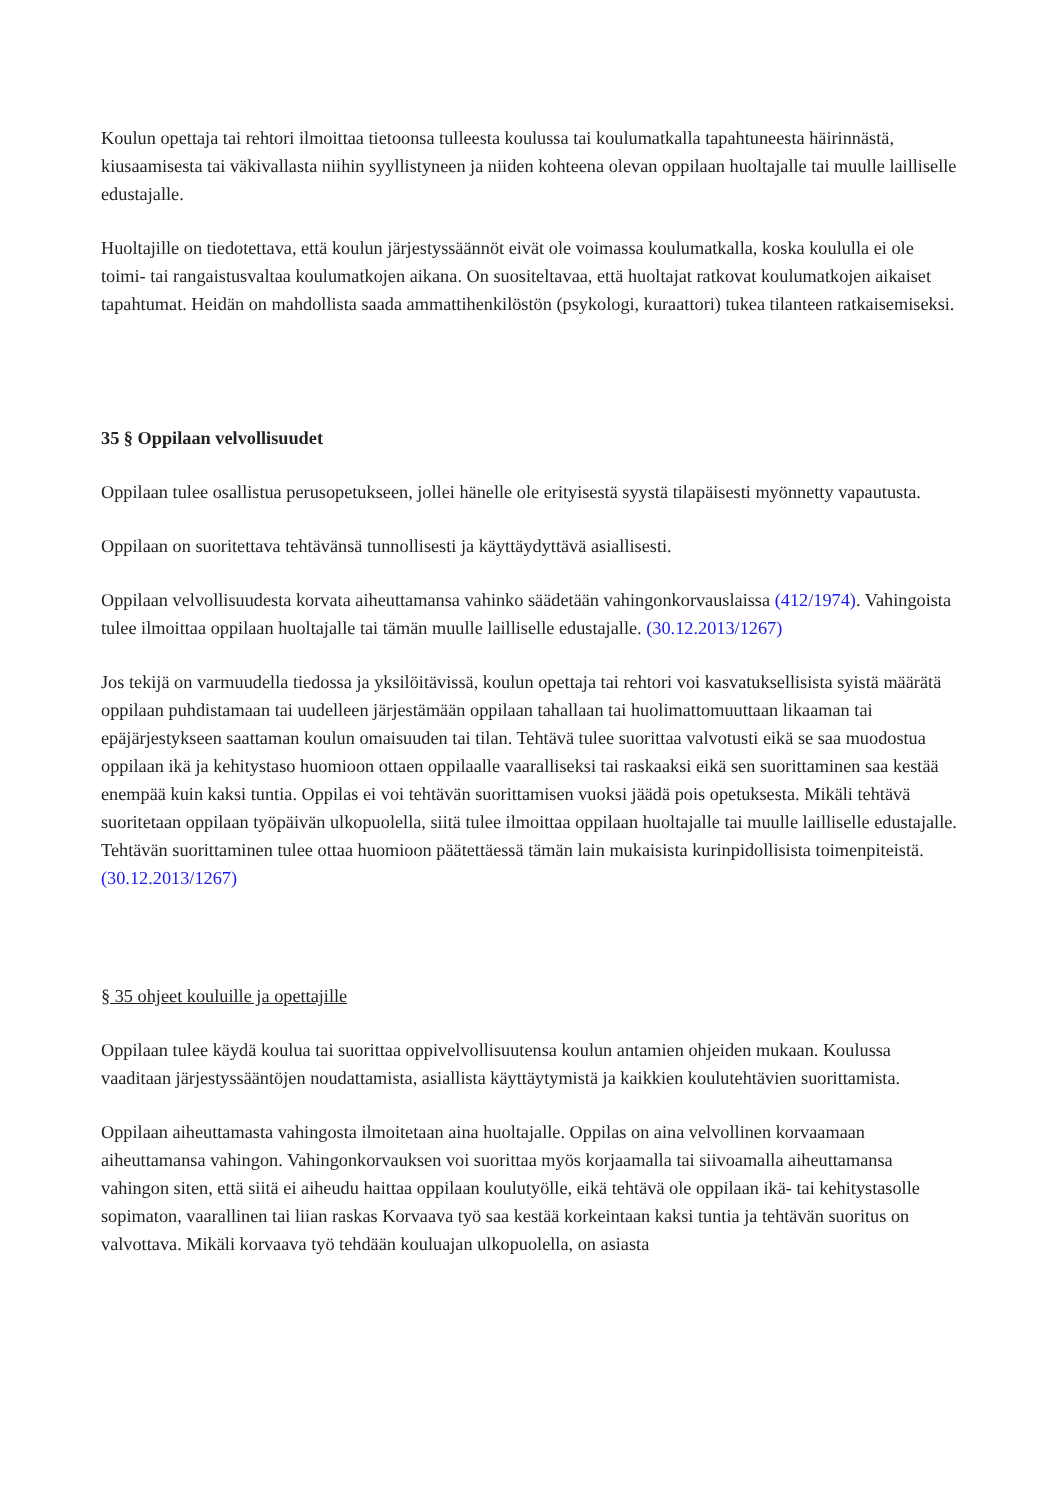Koulun opettaja tai rehtori ilmoittaa tietoonsa tulleesta koulussa tai koulumatkalla tapahtuneesta häirinnästä, kiusaamisesta tai väkivallasta niihin syyllistyneen ja niiden kohteena olevan oppilaan huoltajalle tai muulle lailliselle edustajalle.
Huoltajille on tiedotettava, että koulun järjestyssäännöt eivät ole voimassa koulumatkalla, koska koululla ei ole toimi- tai rangaistusvaltaa koulumatkojen aikana. On suositeltavaa, että huoltajat ratkovat koulumatkojen aikaiset tapahtumat. Heidän on mahdollista saada ammattihenkilöstön (psykologi, kuraattori) tukea tilanteen ratkaisemiseksi.
35 § Oppilaan velvollisuudet
Oppilaan tulee osallistua perusopetukseen, jollei hänelle ole erityisestä syystä tilapäisesti myönnetty vapautusta.
Oppilaan on suoritettava tehtävänsä tunnollisesti ja käyttäydyttävä asiallisesti.
Oppilaan velvollisuudesta korvata aiheuttamansa vahinko säädetään vahingonkorvauslaissa (412/1974). Vahingoista tulee ilmoittaa oppilaan huoltajalle tai tämän muulle lailliselle edustajalle. (30.12.2013/1267)
Jos tekijä on varmuudella tiedossa ja yksilöitävissä, koulun opettaja tai rehtori voi kasvatuksellisista syistä määrätä oppilaan puhdistamaan tai uudelleen järjestämään oppilaan tahallaan tai huolimattomuuttaan likaaman tai epäjärjestykseen saattaman koulun omaisuuden tai tilan. Tehtävä tulee suorittaa valvotusti eikä se saa muodostua oppilaan ikä ja kehitystaso huomioon ottaen oppilaalle vaaralliseksi tai raskaaksi eikä sen suorittaminen saa kestää enempää kuin kaksi tuntia. Oppilas ei voi tehtävän suorittamisen vuoksi jäädä pois opetuksesta. Mikäli tehtävä suoritetaan oppilaan työpäivän ulkopuolella, siitä tulee ilmoittaa oppilaan huoltajalle tai muulle lailliselle edustajalle. Tehtävän suorittaminen tulee ottaa huomioon päätettäessä tämän lain mukaisista kurinpidollisista toimenpiteistä. (30.12.2013/1267)
§ 35 ohjeet kouluille ja opettajille
Oppilaan tulee käydä koulua tai suorittaa oppivelvollisuutensa koulun antamien ohjeiden mukaan. Koulussa vaaditaan järjestyssääntöjen noudattamista, asiallista käyttäytymistä ja kaikkien koulutehtävien suorittamista.
Oppilaan aiheuttamasta vahingosta ilmoitetaan aina huoltajalle. Oppilas on aina velvollinen korvaamaan aiheuttamansa vahingon. Vahingonkorvauksen voi suorittaa myös korjaamalla tai siivoamalla aiheuttamansa vahingon siten, että siitä ei aiheudu haittaa oppilaan koulutyölle, eikä tehtävä ole oppilaan ikä- tai kehitystasolle sopimaton, vaarallinen tai liian raskas Korvaava työ saa kestää korkeintaan kaksi tuntia ja tehtävän suoritus on valvottava. Mikäli korvaava työ tehdään kouluajan ulkopuolella, on asiasta